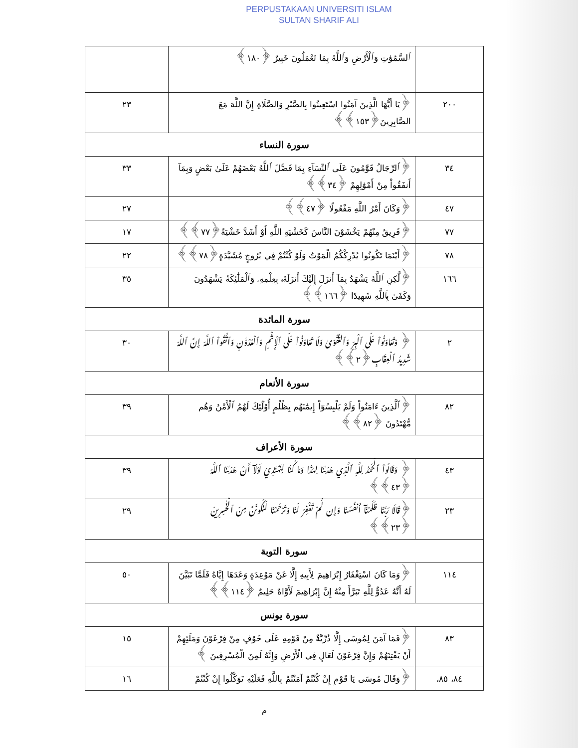PERPUSTAKAAN UNIVERSITI ISLAM
SULTAN SHARIF ALI
| | ٱلسَّمَٰوَٰتِ وَٱلْأَرْضِ وَٱللَّهُ بِمَا تَعْمَلُونَ خَبِيرٌ ﴿١٨٠﴾ | |
| ٢٠٠ | ﴿يَا أَيُّهَا الَّذِينَ آمَنُوا اسْتَعِينُوا بِالصَّبْرِ وَالصَّلَاةِ إِنَّ اللَّهَ مَعَ الصَّابِرِينَ﴿١٥٣﴾﴾ | ٢٣ |
| سورة النساء | | |
| ٣٤ | ﴿ٱلرِّجَالُ قَوَّٰمُونَ عَلَى ٱلنِّسَآءِ بِمَا فَضَّلَ ٱللَّهُ بَعْضَهُمْ عَلَىٰ بَعْضٍ وَبِمَآ أَنفَقُواْ مِنْ أَمْوَٰلِهِمْ ﴿٣٤﴾﴾ | ٣٣ |
| ٤٧ | ﴿وَكَانَ أَمْرُ اللَّهِ مَفْعُولًا ﴿٤٧﴾﴾ | ٢٧ |
| ٧٧ | ﴿فَرِيقٌ مِنْهُمْ يَخْشَوْنَ النَّاسَ كَخَشْيَةِ اللَّهِ أَوْ أَشَدَّ خَشْيَةً﴿٧٧﴾﴾ | ١٧ |
| ٧٨ | ﴿أَيْنَمَا تَكُونُوا يُدْرِكْكُمُ الْمَوْتُ وَلَوْ كُنْتُمْ فِي بُرُوجٍ مُشَيَّدَةٍ﴿٧٨﴾﴾ | ٢٢ |
| ١٦٦ | ﴿لَّٰكِنِ ٱللَّهُ يَشْهَدُ بِمَآ أَنزَلَ إِلَيْكَ أَنزَلَهُۥ بِعِلْمِهِۦ وَٱلْمَلَٰٓئِكَةُ يَشْهَدُونَ وَكَفَىٰ بِٱللَّهِ شَهِيدًا ﴿١٦٦﴾﴾ | ٣٥ |
| سورة المائدة | | |
| ٢ | ﴿ وَتَعَاوَنُواْ عَلَى ٱلْبِرِّ وَٱلتَّقْوَىٰ وَلَا تَعَاوَنُواْ عَلَى ٱلْإِثْمِ وَٱلْعُدْوَٰنِ وَٱتَّقُواْ ٱللَّهَ إِنَّ ٱللَّهَ شَدِيدُ ٱلْعِقَابِ﴿٢﴾﴾ | ٣٠ |
| سورة الأنعام | | |
| ٨٢ | ﴿ٱلَّذِينَ ءَامَنُواْ وَلَمْ يَلْبِسُوٓاْ إِيمَٰنَهُم بِظُلْمٍ أُوْلَٰٓئِكَ لَهُمُ ٱلْأَمْنُ وَهُم مُّهْتَدُونَ ﴿٨٢﴾﴾ | ٣٩ |
| سورة الأعراف | | |
| ٤٣ | ﴿ وَقَالُواْ ٱلْحَمْدُ لِلَّهِ ٱلَّذِي هَدَىٰنَا لِهَٰذَا وَمَا كُنَّا لِنَهْتَدِيَ لَوْلَآ أَنْ هَدَىٰنَا ٱللَّهُ ﴿٤٣﴾﴾ | ٣٩ |
| ٢٣ | ﴿قَالَا رَبَّنَا ظَلَمْنَآ أَنفُسَنَا وَإِن لَّمْ تَغْفِرْ لَنَا وَتَرْحَمْنَا لَنَكُونَنَّ مِنَ ٱلْخَٰسِرِينَ ﴿٢٣﴾﴾ | ٢٩ |
| سورة التوبة | | |
| ١١٤ | ﴿وَمَا كَانَ اسْتِغْفَارُ إِبْرَاهِيمَ لِأَبِيهِ إِلَّا عَنْ مَوْعِدَةٍ وَعَدَهَا إِيَّاهُ فَلَمَّا تَبَيَّنَ لَهُ أَنَّهُ عَدُوٌّ لِلَّهِ تَبَرَّأَ مِنْهُ إِنَّ إِبْرَاهِيمَ لَأَوَّاهٌ حَلِيمٌ ﴿١١٤﴾﴾ | ٥٠ |
| سورة يونس | | |
| ٨٣ | ﴿فَمَا آمَنَ لِمُوسَى إِلَّا ذُرِّيَّةٌ مِنْ قَوْمِهِ عَلَى خَوْفٍ مِنْ فِرْعَوْنَ وَمَلَئِهِمْ أَنْ يَفْتِنَهُمْ وَإِنَّ فِرْعَوْنَ لَعَالٍ فِي الْأَرْضِ وَإِنَّهُ لَمِنَ الْمُسْرِفِينَ ﴾ | ١٥ |
| ٨٤، ٨٥، | ﴿وَقَالَ مُوسَى يَا قَوْمِ إِنْ كُنْتُمْ آمَنْتُمْ بِاللَّهِ فَعَلَيْهِ تَوَكَّلُوا إِنْ كُنْتُمْ | ١٦ |
م